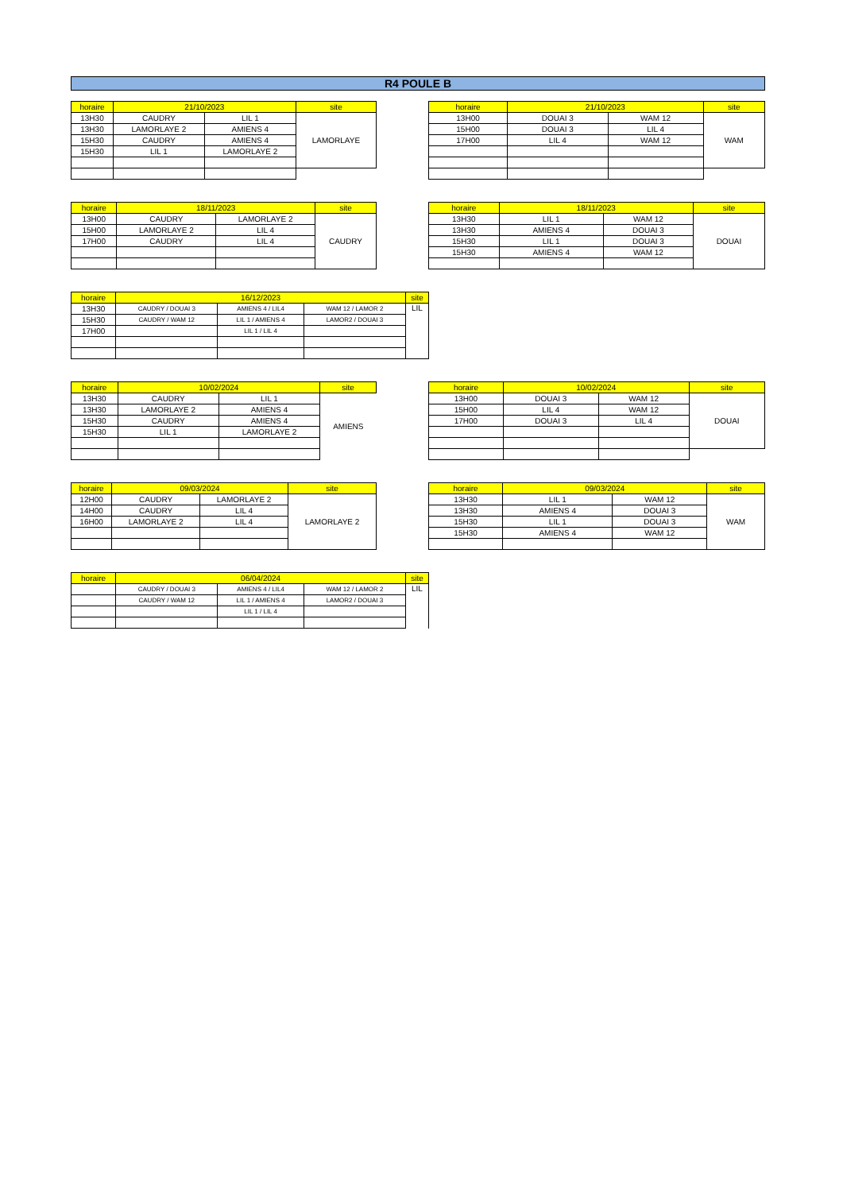R4 POULE B
| horaire | 21/10/2023 | | site |
| --- | --- | --- | --- |
| 13H30 | CAUDRY | LIL 1 | LAMORLAYE |
| 13H30 | LAMORLAYE 2 | AMIENS 4 | |
| 15H30 | CAUDRY | AMIENS 4 | |
| 15H30 | LIL 1 | LAMORLAYE 2 | |
| horaire | 21/10/2023 | | site |
| --- | --- | --- | --- |
| 13H00 | DOUAI 3 | WAM 12 | WAM |
| 15H00 | DOUAI 3 | LIL 4 | |
| 17H00 | LIL 4 | WAM 12 | |
| horaire | 18/11/2023 | | site |
| --- | --- | --- | --- |
| 13H00 | CAUDRY | LAMORLAYE 2 | CAUDRY |
| 15H00 | LAMORLAYE 2 | LIL 4 | |
| 17H00 | CAUDRY | LIL 4 | |
| horaire | 18/11/2023 | | site |
| --- | --- | --- | --- |
| 13H30 | LIL 1 | WAM 12 | DOUAI |
| 13H30 | AMIENS 4 | DOUAI 3 | |
| 15H30 | LIL 1 | DOUAI 3 | |
| 15H30 | AMIENS 4 | WAM 12 | |
| horaire | 16/12/2023 | | | site |
| --- | --- | --- | --- | --- |
| 13H30 | CAUDRY / DOUAI 3 | AMIENS 4 / LIL4 | WAM 12 / LAMOR 2 | LIL |
| 15H30 | CAUDRY / WAM 12 | LIL 1 / AMIENS 4 | LAMOR2 / DOUAI 3 | |
| 17H00 | | LIL 1 / LIL 4 | | |
| horaire | 10/02/2024 | | site |
| --- | --- | --- | --- |
| 13H30 | CAUDRY | LIL 1 | AMIENS |
| 13H30 | LAMORLAYE 2 | AMIENS 4 | |
| 15H30 | CAUDRY | AMIENS 4 | |
| 15H30 | LIL 1 | LAMORLAYE 2 | |
| horaire | 10/02/2024 | | site |
| --- | --- | --- | --- |
| 13H00 | DOUAI 3 | WAM 12 | DOUAI |
| 15H00 | LIL 4 | WAM 12 | |
| 17H00 | DOUAI 3 | LIL 4 | |
| horaire | 09/03/2024 | | site |
| --- | --- | --- | --- |
| 12H00 | CAUDRY | LAMORLAYE 2 | LAMORLAYE 2 |
| 14H00 | CAUDRY | LIL 4 | |
| 16H00 | LAMORLAYE 2 | LIL 4 | |
| horaire | 09/03/2024 | | site |
| --- | --- | --- | --- |
| 13H30 | LIL 1 | WAM 12 | WAM |
| 13H30 | AMIENS 4 | DOUAI 3 | |
| 15H30 | LIL 1 | DOUAI 3 | |
| 15H30 | AMIENS 4 | WAM 12 | |
| horaire | 06/04/2024 | | | site |
| --- | --- | --- | --- | --- |
| | CAUDRY / DOUAI 3 | AMIENS 4 / LIL4 | WAM 12 / LAMOR 2 | LIL |
| | CAUDRY / WAM 12 | LIL 1 / AMIENS 4 | LAMOR2 / DOUAI 3 | |
| | | LIL 1 / LIL 4 | | |